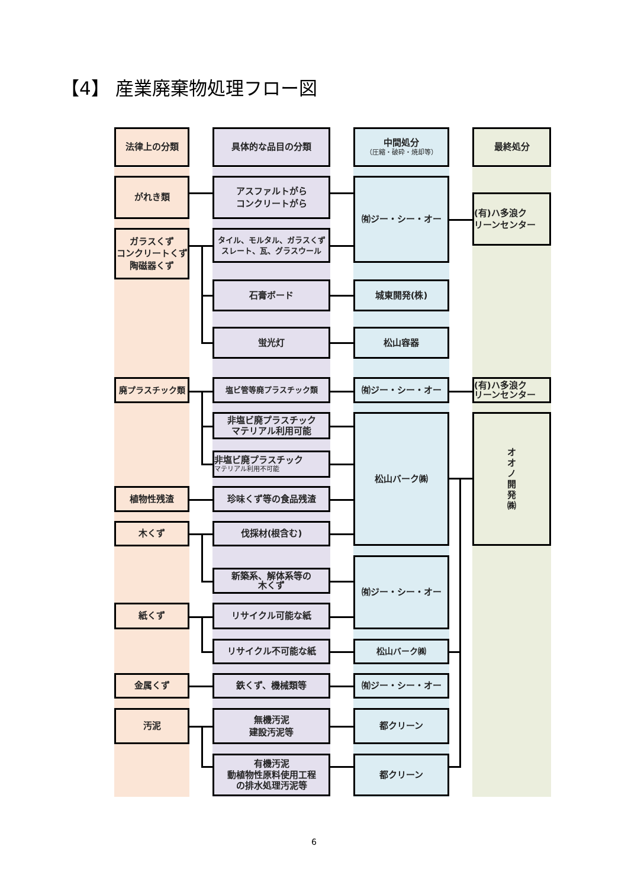【4】 産業廃棄物処理フロー図
法律上の分類
具体的な品目の分類
中間処分
（圧縮・破砕・焼却等）
最終処分
がれき類
アスファルトがら
コンクリートがら
㈲ジー・シー・オー
(有)ハ多浪ク
リーンセンター
ガラスくず
コンクリートくず
陶磁器くず
タイル、モルタル、ガラスくず
スレート、瓦、グラスウール
石膏ボード
城東開発(株)
蛍光灯
松山容器
廃プラスチック類
塩ビ管等廃プラスチック類
㈲ジー・シー・オー
(有)ハ多浪ク
リーンセンター
非塩ビ廃プラスチック
マテリアル利用可能
松山バーク㈱
オ
オ
ノ
開
発
㈱
非塩ビ廃プラスチック
マテリアル利用不可能
植物性残渣
珍味くず等の食品残渣
木くず
伐採材(根含む)
新築系、解体系等の
木くず
㈲ジー・シー・オー
紙くず
リサイクル可能な紙
リサイクル不可能な紙
松山バーク㈱
金属くず
鉄くず、機械類等
㈲ジー・シー・オー
汚泥
無機汚泥
建設汚泥等
都クリーン
有機汚泥
動植物性原料使用工程
の排水処理汚泥等
都クリーン
6